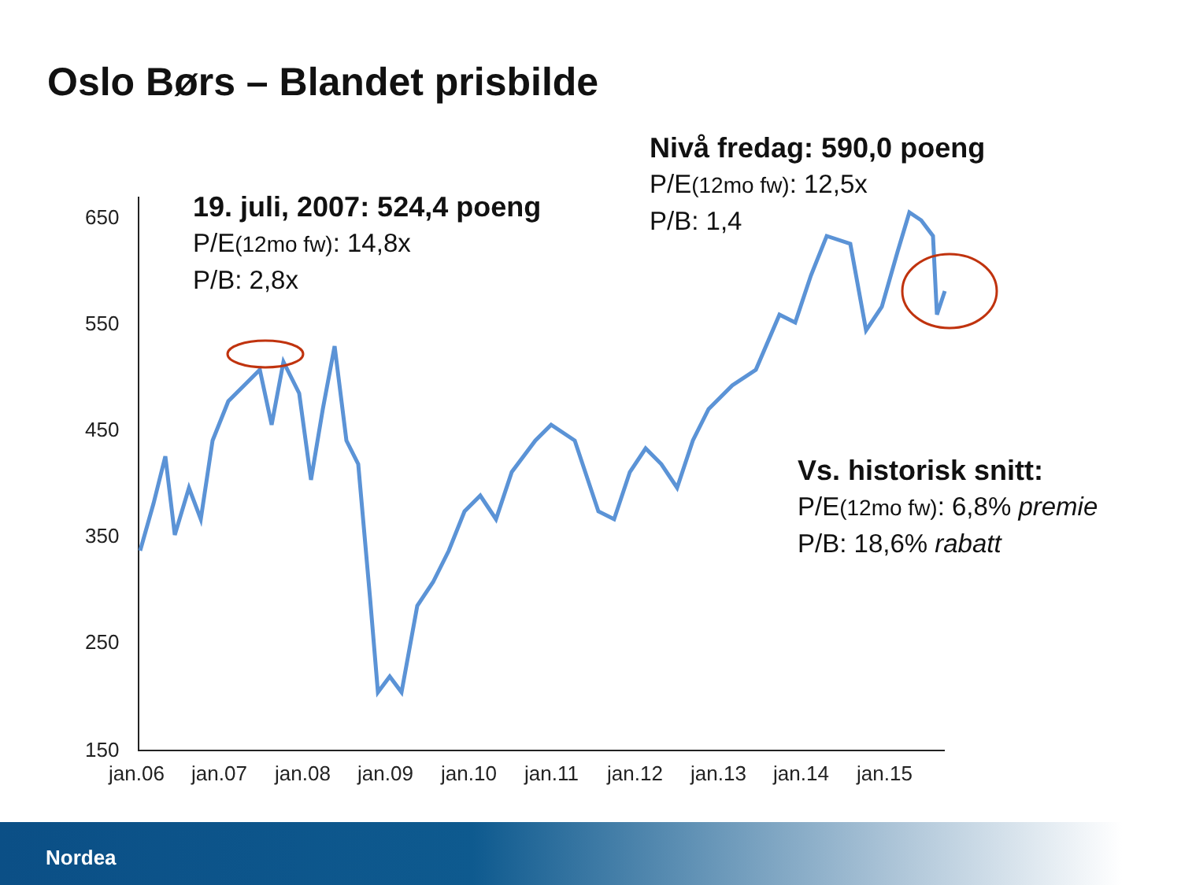Oslo Børs – Blandet prisbilde
650
550
450
350
250
150
jan.06
jan.07
jan.08
jan.09
jan.10
jan.11
jan.12
jan.13
jan.14
jan.15
19. juli, 2007: 524,4 poeng
P/E(12mo fw): 14,8x
P/B: 2,8x
Nivå fredag: 590,0 poeng
P/E(12mo fw): 12,5x
P/B: 1,4
Vs. historisk snitt:
P/E(12mo fw): 6,8% premie
P/B: 18,6% rabatt
Nordea